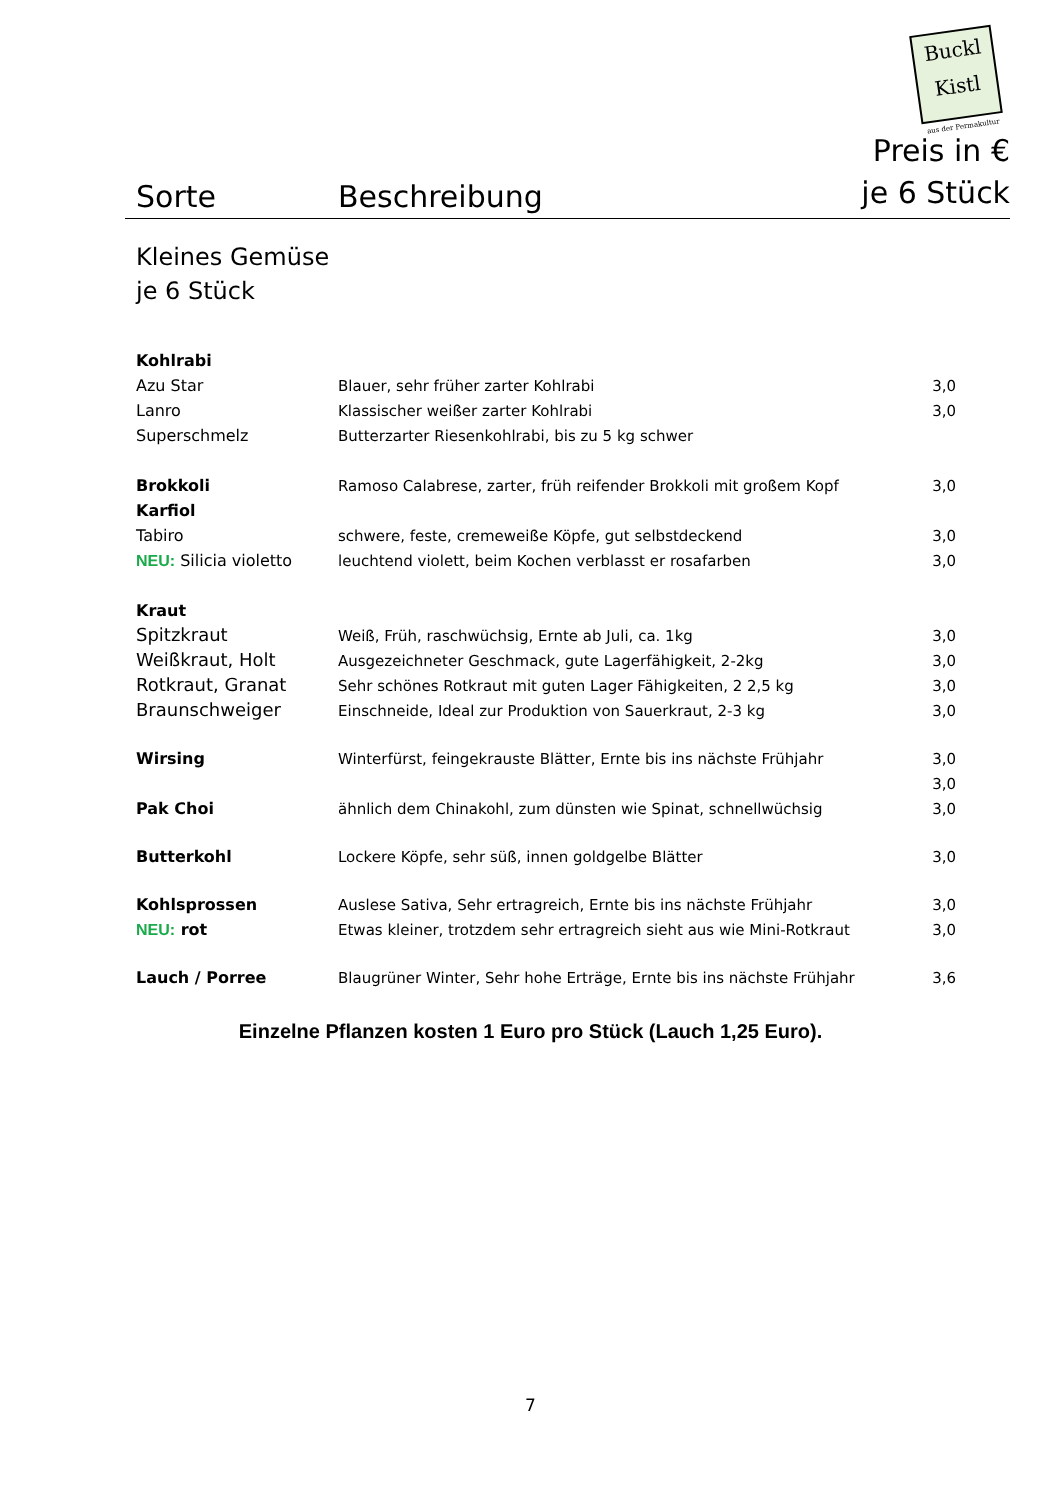Buckl Kistl
aus der Permakultur
Sorte
Beschreibung
Preis in €
je 6 Stück
Kleines Gemüse
je 6 Stück
| Kohlrabi | | |
| Azu Star | Blauer, sehr früher zarter Kohlrabi | 3,0 |
| Lanro | Klassischer weißer zarter Kohlrabi | 3,0 |
| Superschmelz | Butterzarter Riesenkohlrabi, bis zu 5 kg schwer | |
| Brokkoli | Ramoso Calabrese, zarter, früh reifender Brokkoli mit großem Kopf | 3,0 |
| Karfiol | | |
| Tabiro | schwere, feste, cremeweiße Köpfe, gut selbstdeckend | 3,0 |
| NEU: Silicia violetto | leuchtend violett, beim Kochen verblasst er rosafarben | 3,0 |
| Kraut | | |
| Spitzkraut | Weiß, Früh, raschwüchsig, Ernte ab Juli, ca. 1kg | 3,0 |
| Weißkraut, Holt | Ausgezeichneter Geschmack, gute Lagerfähigkeit, 2-2kg | 3,0 |
| Rotkraut, Granat | Sehr schönes Rotkraut mit guten Lager Fähigkeiten, 2 2,5 kg | 3,0 |
| Braunschweiger | Einschneide, Ideal zur Produktion von Sauerkraut, 2-3 kg | 3,0 |
| Wirsing | Winterfürst, feingekrauste Blätter, Ernte bis ins nächste Frühjahr | 3,0 |
| | | 3,0 |
| Pak Choi | ähnlich dem Chinakohl, zum dünsten wie Spinat, schnellwüchsig | 3,0 |
| Butterkohl | Lockere Köpfe, sehr süß, innen goldgelbe Blätter | 3,0 |
| Kohlsprossen | Auslese Sativa, Sehr ertragreich, Ernte bis ins nächste Frühjahr | 3,0 |
| NEU: rot | Etwas kleiner, trotzdem sehr ertragreich sieht aus wie Mini-Rotkraut | 3,0 |
| Lauch / Porree | Blaugrüner Winter, Sehr hohe Erträge, Ernte bis ins nächste Frühjahr | 3,6 |
Einzelne Pflanzen kosten 1 Euro pro Stück (Lauch 1,25 Euro).
7